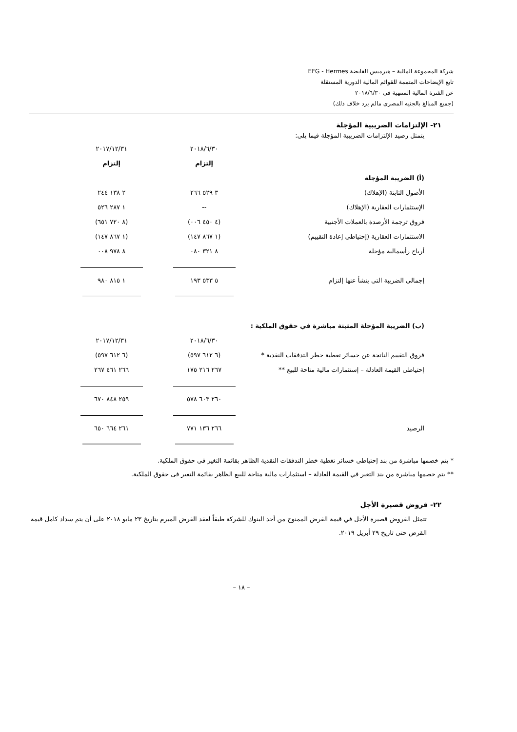شركة المجموعة المالية – هيرميس القابضة EFG - Hermes
تابع الإيضاحات المتممة للقوائم المالية الدورية المستقلة
عن الفترة المالية المنتهية فى ٢٠١٨/٦/٣٠
(جميع المبالغ بالجنيه المصرى مالم يرد خلاف ذلك)
٢١- الإلتزامات الضريبية المؤجلة
يتمثل رصيد الإلتزامات الضريبية المؤجلة فيما يلى:
| | ٢٠١٨/٦/٣٠ | ٢٠١٧/١٢/٣١ |
| | إلتزام | إلتزام |
| (أ) الضريبة المؤجلة | | |
| الأصول الثابتة (الإهلاك) | ٣ ٥٢٩ ٢٦٦ | ٢ ١٣٨ ٢٤٤ |
| الإستثمارات العقارية (الإهلاك) | -- | ١ ٢٨٧ ٥٢٦ |
| فروق ترجمة الأرصدة بالعملات الأجنبية | (٤ ٤٥٠ ٠٠٦) | (٨ ٧٢٠ ٦٥١) |
| الاستثمارات العقارية (إحتياطى إعادة التقييم) | (١ ٨٦٧ ١٤٧) | (١ ٨٦٧ ١٤٧) |
| أرباح رأسمالية مؤجلة | ٨ ٣٢١ ٠٨٠ | ٨ ٩٧٨ ٠٠٨ |
| إجمالى الضريبة التى ينشأ عنها إلتزام | ٥ ٥٣٣ ١٩٣ | ١ ٨١٥ ٩٨٠ |
| (ب) الضريبة المؤجلة المثبتة مباشرة في حقوق الملكية : | | |
| | ٢٠١٨/٦/٣٠ | ٢٠١٧/١٢/٣١ |
| فروق التقييم الناتجة عن خسائر تغطية خطر التدفقات النقدية * | (٦ ٦١٢ ٥٩٧) | (٦ ٦١٢ ٥٩٧) |
| إحتياطى القيمة العادلة – إستثمارات مالية متاحة للبيع ** | ٢٦٧ ٢١٦ ١٧٥ | ٢٦٦ ٤٦١ ٢٦٧ |
| | ٢٦٠ ٦٠٣ ٥٧٨ | ٢٥٩ ٨٤٨ ٦٧٠ |
| الرصيد | ٢٦٦ ١٣٦ ٧٧١ | ٢٦١ ٦٦٤ ٦٥٠ |
* يتم خصمها مباشرة من بند إحتياطى خسائر تغطية خطر التدفقات النقدية الظاهر بقائمة التغير فى حقوق الملكية.
** يتم خصمها مباشرة من بند التغير في القيمة العادلة – استثمارات مالية متاحة للبيع الظاهر بقائمة التغير فى حقوق الملكية.
٢٢- قروض قصيرة الأجل
تتمثل القروض قصيرة الأجل في قيمة القرض الممنوح من أحد البنوك للشركة طبقاً لعقد القرض المبرم بتاريخ ٢٣ مايو ٢٠١٨ على أن يتم سداد كامل قيمة القرض حتى تاريخ ٢٩ أبريل ٢٠١٩.
– ١٨ –